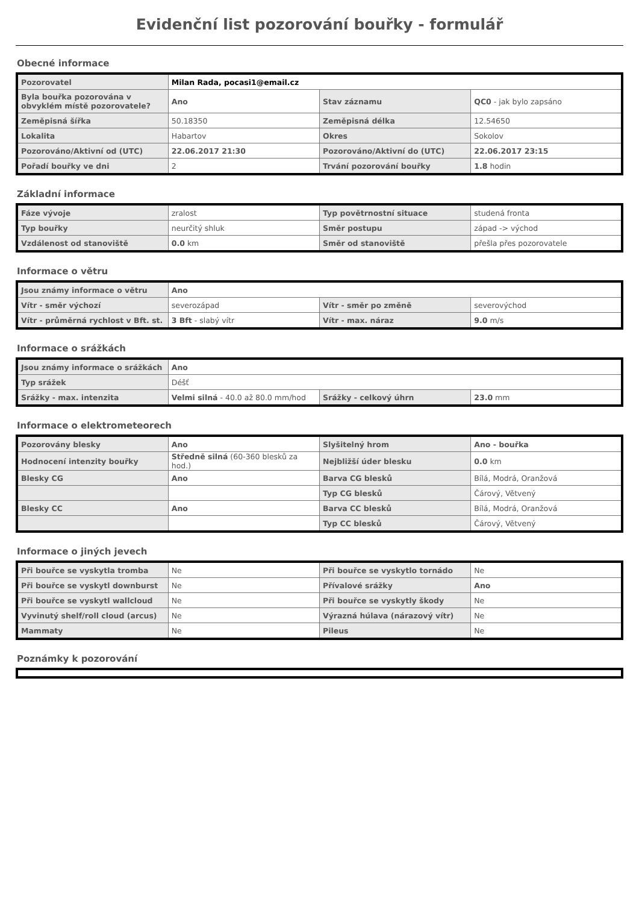Evidenční list pozorování bouřky - formulář
Obecné informace
| Pozorovatel | Milan Rada, pocasi1@email.cz | | |
| Byla bouřka pozorována v obvyklém místě pozorovatele? | Ano | Stav záznamu | QC0 - jak bylo zapsáno |
| Zeměpisná šířka | 50.18350 | Zeměpisná délka | 12.54650 |
| Lokalita | Habartov | Okres | Sokolov |
| Pozorováno/Aktivní od (UTC) | 22.06.2017 21:30 | Pozorováno/Aktivní do (UTC) | 22.06.2017 23:15 |
| Pořadí bouřky ve dni | 2 | Trvání pozorování bouřky | 1.8 hodin |
Základní informace
| Fáze vývoje | zralost | Typ povětrnostní situace | studená fronta |
| Typ bouřky | neurčitý shluk | Směr postupu | západ -> východ |
| Vzdálenost od stanoviště | 0.0 km | Směr od stanoviště | přešla přes pozorovatele |
Informace o větru
| Jsou známy informace o větru | Ano | | |
| Vítr - směr výchozí | severozápad | Vítr - směr po změně | severovýchod |
| Vítr - průměrná rychlost v Bft. st. | 3 Bft - slabý vítr | Vítr - max. náraz | 9.0 m/s |
Informace o srážkách
| Jsou známy informace o srážkách | Ano | | |
| Typ srážek | Déšť | | |
| Srážky - max. intenzita | Velmi silná - 40.0 až 80.0 mm/hod | Srážky - celkový úhrn | 23.0 mm |
Informace o elektrometeorech
| Pozorovány blesky | Ano | Slyšitelný hrom | Ano - bouřka |
| Hodnocení intenzity bouřky | Středně silná (60-360 blesků za hod.) | Nejbližší úder blesku | 0.0 km |
| Blesky CG | Ano | Barva CG blesků | Bílá, Modrá, Oranžová |
| | | Typ CG blesků | Čárový, Větvený |
| Blesky CC | Ano | Barva CC blesků | Bílá, Modrá, Oranžová |
| | | Typ CC blesků | Čárový, Větvený |
Informace o jiných jevech
| Při bouřce se vyskytla tromba | Ne | Při bouřce se vyskytlo tornádo | Ne |
| Při bouřce se vyskytl downburst | Ne | Přívalové srážky | Ano |
| Při bouřce se vyskytl wallcloud | Ne | Při bouřce se vyskytly škody | Ne |
| Vyvinutý shelf/roll cloud (arcus) | Ne | Výrazná húlava (nárazový vítr) | Ne |
| Mammaty | Ne | Pileus | Ne |
Poznámky k pozorování